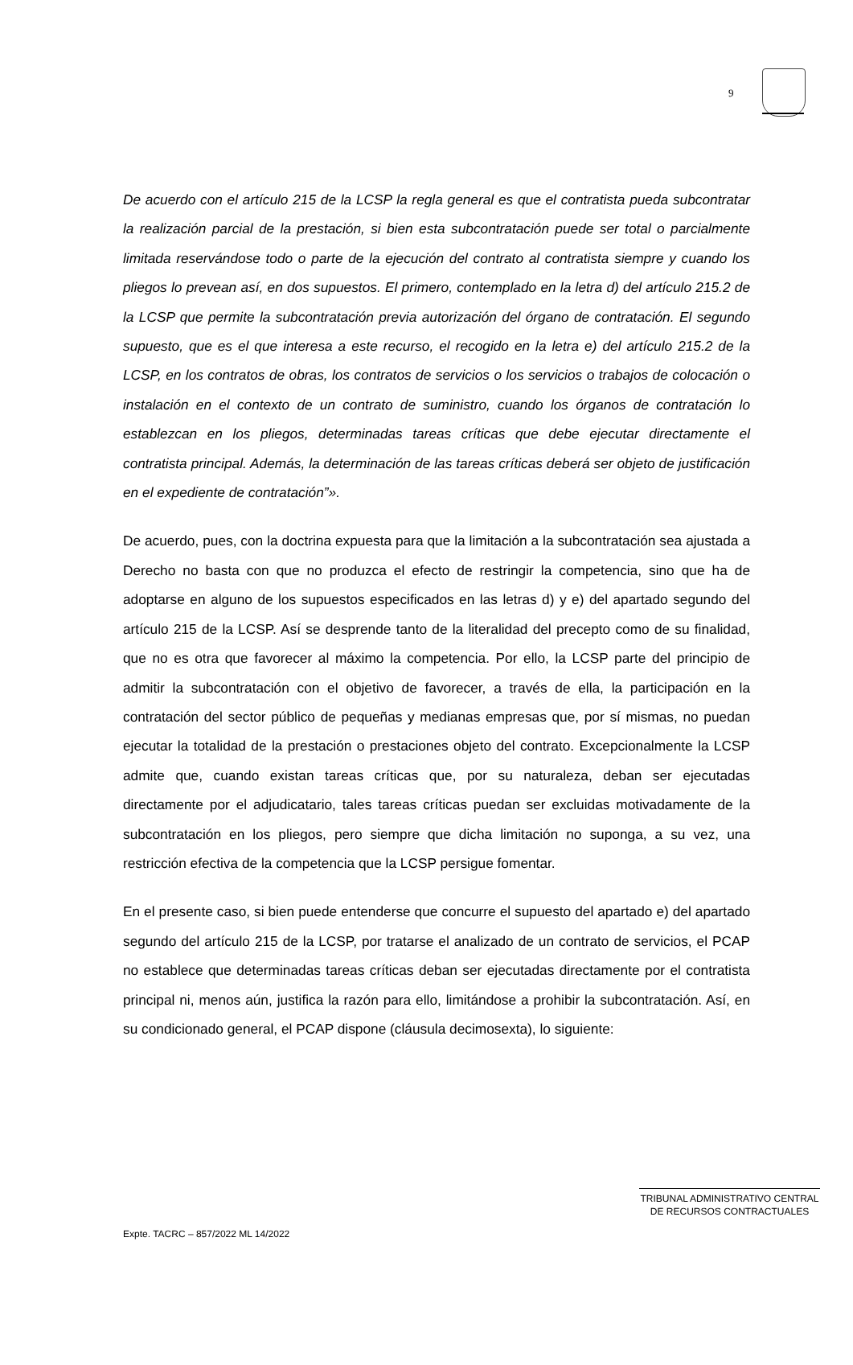9
De acuerdo con el artículo 215 de la LCSP la regla general es que el contratista pueda subcontratar la realización parcial de la prestación, si bien esta subcontratación puede ser total o parcialmente limitada reservándose todo o parte de la ejecución del contrato al contratista siempre y cuando los pliegos lo prevean así, en dos supuestos. El primero, contemplado en la letra d) del artículo 215.2 de la LCSP que permite la subcontratación previa autorización del órgano de contratación. El segundo supuesto, que es el que interesa a este recurso, el recogido en la letra e) del artículo 215.2 de la LCSP, en los contratos de obras, los contratos de servicios o los servicios o trabajos de colocación o instalación en el contexto de un contrato de suministro, cuando los órganos de contratación lo establezcan en los pliegos, determinadas tareas críticas que debe ejecutar directamente el contratista principal. Además, la determinación de las tareas críticas deberá ser objeto de justificación en el expediente de contratación”».
De acuerdo, pues, con la doctrina expuesta para que la limitación a la subcontratación sea ajustada a Derecho no basta con que no produzca el efecto de restringir la competencia, sino que ha de adoptarse en alguno de los supuestos especificados en las letras d) y e) del apartado segundo del artículo 215 de la LCSP. Así se desprende tanto de la literalidad del precepto como de su finalidad, que no es otra que favorecer al máximo la competencia. Por ello, la LCSP parte del principio de admitir la subcontratación con el objetivo de favorecer, a través de ella, la participación en la contratación del sector público de pequeñas y medianas empresas que, por sí mismas, no puedan ejecutar la totalidad de la prestación o prestaciones objeto del contrato. Excepcionalmente la LCSP admite que, cuando existan tareas críticas que, por su naturaleza, deban ser ejecutadas directamente por el adjudicatario, tales tareas críticas puedan ser excluidas motivadamente de la subcontratación en los pliegos, pero siempre que dicha limitación no suponga, a su vez, una restricción efectiva de la competencia que la LCSP persigue fomentar.
En el presente caso, si bien puede entenderse que concurre el supuesto del apartado e) del apartado segundo del artículo 215 de la LCSP, por tratarse el analizado de un contrato de servicios, el PCAP no establece que determinadas tareas críticas deban ser ejecutadas directamente por el contratista principal ni, menos aún, justifica la razón para ello, limitándose a prohibir la subcontratación. Así, en su condicionado general, el PCAP dispone (cláusula decimosexta), lo siguiente:
TRIBUNAL ADMINISTRATIVO CENTRAL
DE RECURSOS CONTRACTUALES
Expte. TACRC – 857/2022 ML 14/2022